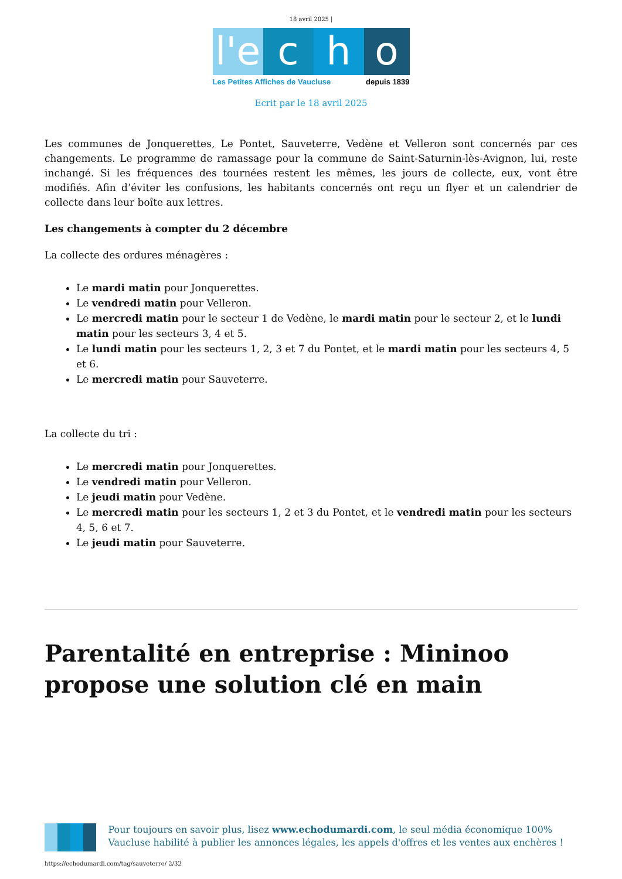18 avril 2025 |
l'e
c h o
Les Petites Affiches de Vaucluse depuis 1839
Ecrit par le 18 avril 2025
Les communes de Jonquerettes, Le Pontet, Sauveterre, Vedène et Velleron sont concernés par ces changements. Le programme de ramassage pour la commune de Saint-Saturnin-lès-Avignon, lui, reste inchangé. Si les fréquences des tournées restent les mêmes, les jours de collecte, eux, vont être modifiés. Afin d’éviter les confusions, les habitants concernés ont reçu un flyer et un calendrier de collecte dans leur boîte aux lettres.
Les changements à compter du 2 décembre
La collecte des ordures ménagères :
Le mardi matin pour Jonquerettes.
Le vendredi matin pour Velleron.
Le mercredi matin pour le secteur 1 de Vedène, le mardi matin pour le secteur 2, et le lundi matin pour les secteurs 3, 4 et 5.
Le lundi matin pour les secteurs 1, 2, 3 et 7 du Pontet, et le mardi matin pour les secteurs 4, 5 et 6.
Le mercredi matin pour Sauveterre.
La collecte du tri :
Le mercredi matin pour Jonquerettes.
Le vendredi matin pour Velleron.
Le jeudi matin pour Vedène.
Le mercredi matin pour les secteurs 1, 2 et 3 du Pontet, et le vendredi matin pour les secteurs 4, 5, 6 et 7.
Le jeudi matin pour Sauveterre.
Parentalité en entreprise : Mininoo propose une solution clé en main
Pour toujours en savoir plus, lisez www.echodumardi.com, le seul média économique 100% Vaucluse habilité à publier les annonces légales, les appels d'offres et les ventes aux enchères !
https://echodumardi.com/tag/sauveterre/ 2/32